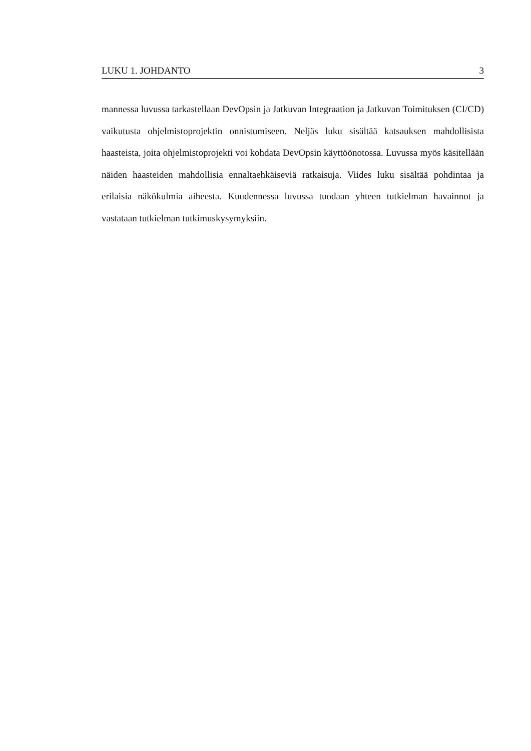LUKU 1. JOHDANTO 3
mannessa luvussa tarkastellaan DevOpsin ja Jatkuvan Integraation ja Jatkuvan Toimituksen (CI/CD) vaikutusta ohjelmistoprojektin onnistumiseen. Neljäs luku sisältää katsauksen mahdollisista haasteista, joita ohjelmistoprojekti voi kohdata DevOpsin käyttöönotossa. Luvussa myös käsitellään näiden haasteiden mahdollisia ennaltaehkäiseviä ratkaisuja. Viides luku sisältää pohdintaa ja erilaisia näkökulmia aiheesta. Kuudennessa luvussa tuodaan yhteen tutkielman havainnot ja vastataan tutkielman tutkimuskysymyksiin.